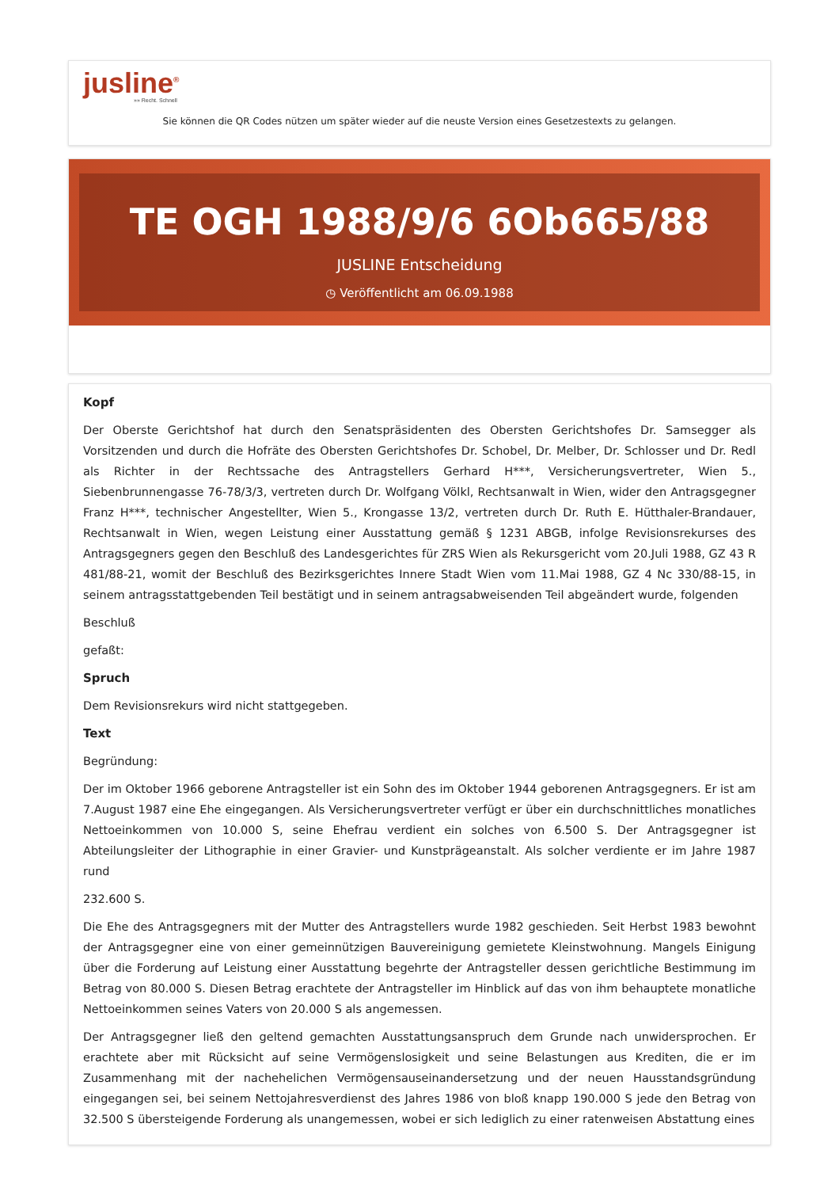jusline<sup>®</sup>
»» Recht. Schnell
Sie können die QR Codes nützen um später wieder auf die neuste Version eines Gesetzestexts zu gelangen.
TE OGH 1988/9/6 6Ob665/88
JUSLINE Entscheidung
◷ Veröffentlicht am 06.09.1988
Kopf
Der Oberste Gerichtshof hat durch den Senatspräsidenten des Obersten Gerichtshofes Dr. Samsegger als Vorsitzenden und durch die Hofräte des Obersten Gerichtshofes Dr. Schobel, Dr. Melber, Dr. Schlosser und Dr. Redl als Richter in der Rechtssache des Antragstellers Gerhard H***, Versicherungsvertreter, Wien 5., Siebenbrunnengasse 76-78/3/3, vertreten durch Dr. Wolfgang Völkl, Rechtsanwalt in Wien, wider den Antragsgegner Franz H***, technischer Angestellter, Wien 5., Krongasse 13/2, vertreten durch Dr. Ruth E. Hütthaler-Brandauer, Rechtsanwalt in Wien, wegen Leistung einer Ausstattung gemäß § 1231 ABGB, infolge Revisionsrekurses des Antragsgegners gegen den Beschluß des Landesgerichtes für ZRS Wien als Rekursgericht vom 20.Juli 1988, GZ 43 R 481/88-21, womit der Beschluß des Bezirksgerichtes Innere Stadt Wien vom 11.Mai 1988, GZ 4 Nc 330/88-15, in seinem antragsstattgebenden Teil bestätigt und in seinem antragsabweisenden Teil abgeändert wurde, folgenden
Beschluß
gefaßt:
Spruch
Dem Revisionsrekurs wird nicht stattgegeben.
Text
Begründung:
Der im Oktober 1966 geborene Antragsteller ist ein Sohn des im Oktober 1944 geborenen Antragsgegners. Er ist am 7.August 1987 eine Ehe eingegangen. Als Versicherungsvertreter verfügt er über ein durchschnittliches monatliches Nettoeinkommen von 10.000 S, seine Ehefrau verdient ein solches von 6.500 S. Der Antragsgegner ist Abteilungsleiter der Lithographie in einer Gravier- und Kunstprägeanstalt. Als solcher verdiente er im Jahre 1987 rund
232.600 S.
Die Ehe des Antragsgegners mit der Mutter des Antragstellers wurde 1982 geschieden. Seit Herbst 1983 bewohnt der Antragsgegner eine von einer gemeinnützigen Bauvereinigung gemietete Kleinstwohnung. Mangels Einigung über die Forderung auf Leistung einer Ausstattung begehrte der Antragsteller dessen gerichtliche Bestimmung im Betrag von 80.000 S. Diesen Betrag erachtete der Antragsteller im Hinblick auf das von ihm behauptete monatliche Nettoeinkommen seines Vaters von 20.000 S als angemessen.
Der Antragsgegner ließ den geltend gemachten Ausstattungsanspruch dem Grunde nach unwidersprochen. Er erachtete aber mit Rücksicht auf seine Vermögenslosigkeit und seine Belastungen aus Krediten, die er im Zusammenhang mit der nachehelichen Vermögensauseinandersetzung und der neuen Hausstandsgründung eingegangen sei, bei seinem Nettojahresverdienst des Jahres 1986 von bloß knapp 190.000 S jede den Betrag von 32.500 S übersteigende Forderung als unangemessen, wobei er sich lediglich zu einer ratenweisen Abstattung eines